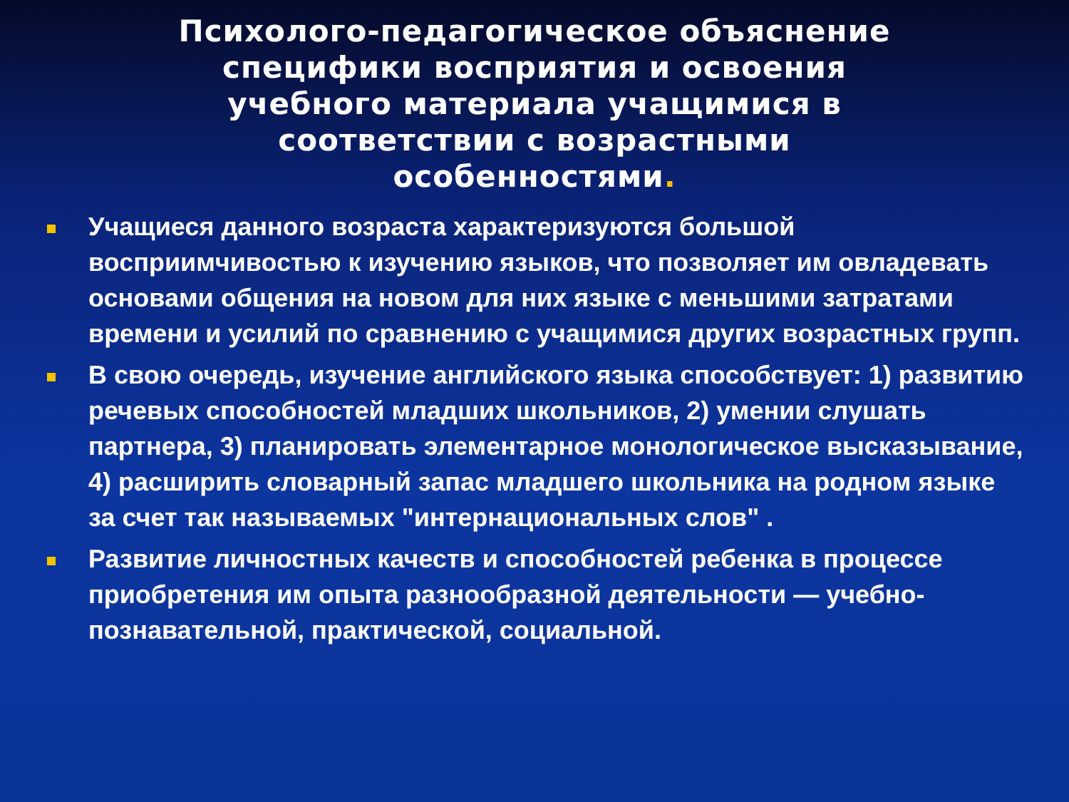Психолого-педагогическое объяснение специфики восприятия и освоения учебного материала учащимися в соответствии с возрастными особенностями.
Учащиеся данного возраста характеризуются большой восприимчивостью к изучению языков, что позволяет им овладевать основами общения на новом для них языке с меньшими затратами времени и усилий по сравнению с учащимися других возрастных групп.
В свою очередь, изучение английского языка способствует: 1) развитию речевых способностей младших школьников, 2) умении слушать партнера, 3) планировать элементарное монологическое высказывание, 4) расширить словарный запас младшего школьника на родном языке за счет так называемых "интернациональных слов" .
Развитие личностных качеств и способностей ребенка в процессе приобретения им опыта разнообразной деятельности — учебно-познавательной, практической, социальной.